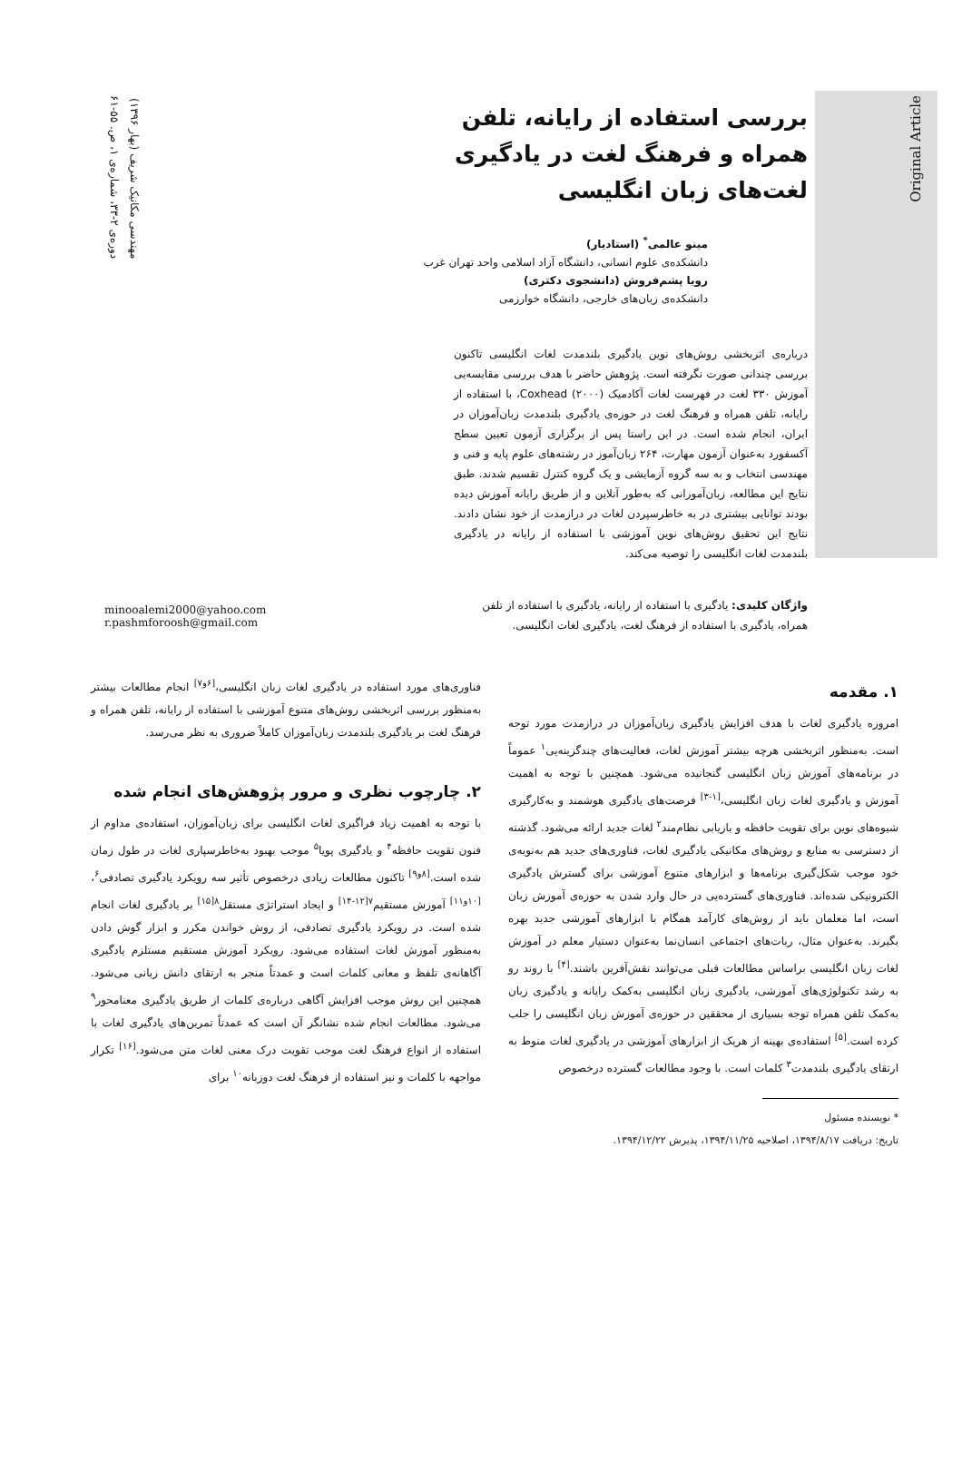Original Article
مهندسی مکانیک شریف (بهار ۱۳۹۶)
دوره‌ی ۲-۳۳، شماره‌ی ۱، ص. ۵۵-۶۱
بررسی استفاده از رایانه، تلفن همراه و فرهنگ لغت در یادگیری لغت‌های زبان انگلیسی
مینو عالمی<sup>*</sup> (استادیار)
دانشکده‌ی علوم انسانی، دانشگاه آزاد اسلامی واحد تهران غرب
رویا پشم‌فروش (دانشجوی دکتری)
دانشکده‌ی زبان‌های خارجی، دانشگاه خوارزمی
درباره‌ی اثربخشی روش‌های نوین یادگیری بلندمدت لغات انگلیسی تاکنون بررسی چندانی صورت نگرفته است. پژوهش حاضر با هدف بررسی مقایسه‌یی آموزش ۳۳۰ لغت در فهرست لغات آکادمیک Coxhead (۲۰۰۰)، با استفاده از رایانه، تلفن همراه و فرهنگ لغت در حوزه‌ی یادگیری بلندمدت زبان‌آموزان در ایران، انجام شده است. در این راستا پس از برگزاری آزمون تعیین سطح آکسفورد به‌عنوان آزمون مهارت، ۲۶۴ زبان‌آموز در رشته‌های علوم پایه و فنی و مهندسی انتخاب و به سه گروه آزمایشی و یک گروه کنترل تقسیم شدند. طبق نتایج این مطالعه، زبان‌آموزانی که به‌طور آنلاین و از طریق رایانه آموزش دیده بودند توانایی بیشتری در به خاطرسپردن لغات در درازمدت از خود نشان دادند. نتایج این تحقیق روش‌های نوین آموزشی با استفاده از رایانه در یادگیری بلندمدت لغات انگلیسی را توصیه می‌کند.
واژگان کلیدی: یادگیری با استفاده از رایانه، یادگیری با استفاده از تلفن همراه، یادگیری با استفاده از فرهنگ لغت، یادگیری لغات انگلیسی.
minooalemi2000@yahoo.com
r.pashmforoosh@gmail.com
۱. مقدمه
امروزه یادگیری لغات با هدف افزایش یادگیری زبان‌آموزان در درازمدت مورد توجه است. به‌منظور اثربخشی هرچه بیشتر آموزش لغات، فعالیت‌های چندگزینه‌یی<sup>۱</sup> عموماً در برنامه‌های آموزش زبان انگلیسی گنجانیده می‌شود. همچنین با توجه به اهمیت آموزش و یادگیری لغات زبان انگلیسی،<sup>[۱-۳]</sup> فرصت‌های یادگیری هوشمند و به‌کارگیری شیوه‌های نوین برای تقویت حافظه و بازیابی نظام‌مند<sup>۲</sup> لغات جدید ارائه می‌شود. گذشته از دسترسی به منابع و روش‌های مکانیکی یادگیری لغات، فناوری‌های جدید هم به‌نوبه‌ی خود موجب شکل‌گیری برنامه‌ها و ابزارهای متنوع آموزشی برای گسترش یادگیری الکترونیکی شده‌اند. فناوری‌های گسترده‌یی در حال وارد شدن به حوزه‌ی آموزش زبان است، اما معلمان باید از روش‌های کارآمد همگام با ابزارهای آموزشی جدید بهره بگیرند. به‌عنوان مثال، ربات‌های اجتماعی انسان‌نما به‌عنوان دستیار معلم در آموزش لغات زبان انگلیسی براساس مطالعات قبلی می‌توانند نقش‌آفرین باشند.<sup>[۴]</sup> با روند رو به رشد تکنولوژی‌های آموزشی، یادگیری زبان انگلیسی به‌کمک رایانه و یادگیری زبان به‌کمک تلفن همراه توجه بسیاری از محققین در حوزه‌ی آموزش زبان انگلیسی را جلب کرده است.<sup>[۵]</sup> استفاده‌ی بهینه از هریک از ابزارهای آموزشی در یادگیری لغات منوط به ارتقای یادگیری بلندمدت<sup>۳</sup> کلمات است. با وجود مطالعات گسترده درخصوص
* نویسنده مسئول
تاریخ: دریافت ۱۳۹۴/۸/۱۷، اصلاحیه ۱۳۹۴/۱۱/۲۵، پذیرش ۱۳۹۴/۱۲/۲۲.
فناوری‌های مورد استفاده در یادگیری لغات زبان انگلیسی،<sup>[۶و۷]</sup> انجام مطالعات بیشتر به‌منظور بررسی اثربخشی روش‌های متنوع آموزشی با استفاده از رایانه، تلفن همراه و فرهنگ لغت بر یادگیری بلندمدت زبان‌آموزان کاملاً ضروری به نظر می‌رسد.
۲. چارچوب نظری و مرور پژوهش‌های انجام شده
با توجه به اهمیت زیاد فراگیری لغات انگلیسی برای زبان‌آموزان، استفاده‌ی مداوم از فنون تقویت حافظه<sup>۴</sup> و یادگیری پویا<sup>۵</sup> موجب بهبود به‌خاطرسپاری لغات در طول زمان شده است.<sup>[۸و۹]</sup> تاکنون مطالعات زیادی درخصوص تأثیر سه رویکرد یادگیری تصادفی<sup>۶</sup>،<sup>[۱۰و۱۱]</sup> آموزش مستقیم<sup>۷</sup><sup>[۱۲-۱۴]</sup> و ایجاد استراتژی مستقل<sup>۸</sup><sup>[۱۵]</sup> بر یادگیری لغات انجام شده است. در رویکرد یادگیری تصادفی، از روش خواندن مکرر و ابزار گوش دادن به‌منظور آموزش لغات استفاده می‌شود. رویکرد آموزش مستقیم مستلزم یادگیری آگاهانه‌ی تلفظ و معانی کلمات است و عمدتاً منجر به ارتقای دانش زبانی می‌شود. همچنین این روش موجب افزایش آگاهی درباره‌ی کلمات از طریق یادگیری معنامحور<sup>۹</sup> می‌شود. مطالعات انجام شده نشانگر آن است که عمدتاً تمرین‌های یادگیری لغات با استفاده از انواع فرهنگ لغت موجب تقویت درک معنی لغات متن می‌شود.<sup>[۱۶]</sup> تکرار مواجهه با کلمات و نیز استفاده از فرهنگ لغت دوزبانه<sup>۱۰</sup> برای